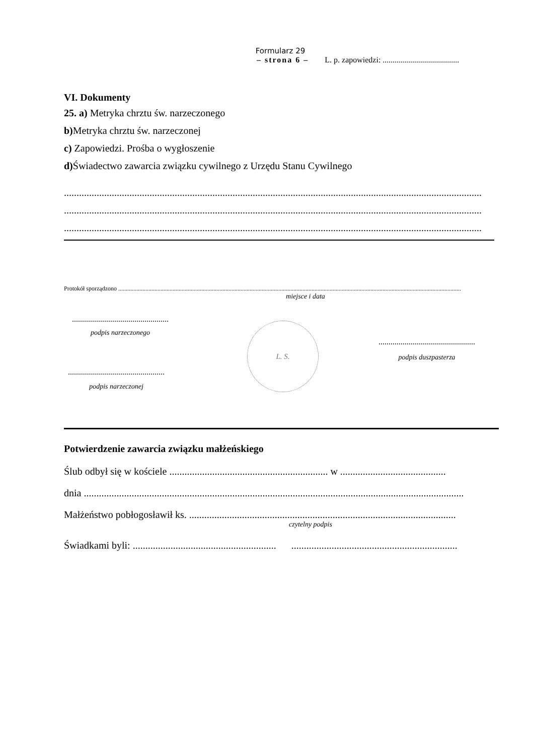Formularz 29
– strona 6 – L. p. zapowiedzi: ......................................
VI. Dokumenty
25. a) Metryka chrztu św. narzeczonego
b) Metryka chrztu św. narzeczonej
c) Zapowiedzi. Prośba o wygłoszenie
d) Świadectwo zawarcia związku cywilnego z Urzędu Stanu Cywilnego
......................................................................................................................................................................
......................................................................................................................................................................
......................................................................................................................................................................
Protokół sporządzono ...................................................................................................................................................................................................................................
miejsce i data
................................................
podpis narzeczonego
................................................
podpis narzeczonej
L. S.
................................................
podpis duszpasterza
Potwierdzenie zawarcia związku małżeńskiego
Ślub odbył się w kościele ............................................................... w ..........................................
dnia .......................................................................................................................................................
Małżeństwo pobłogosławił ks. ..........................................................................................................
czytelny podpis
Świadkami byli: ......................................................... ..................................................................